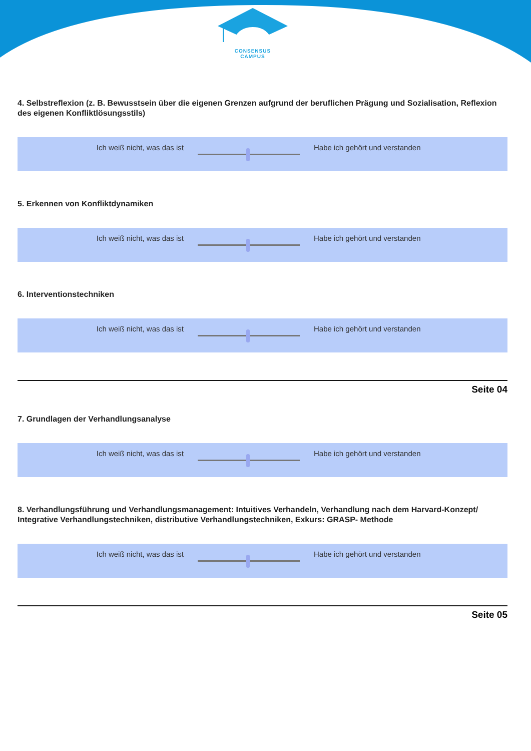CONSENSUS
CAMPUS
4. Selbstreflexion (z. B. Bewusstsein über die eigenen Grenzen aufgrund der beruflichen Prägung und Sozialisation, Reflexion des eigenen Konfliktlösungsstils)
Ich weiß nicht, was das ist Habe ich gehört und verstanden
5. Erkennen von Konfliktdynamiken
Ich weiß nicht, was das ist Habe ich gehört und verstanden
6. Interventionstechniken
Ich weiß nicht, was das ist Habe ich gehört und verstanden
Seite 04
7. Grundlagen der Verhandlungsanalyse
Ich weiß nicht, was das ist Habe ich gehört und verstanden
8. Verhandlungsführung und Verhandlungsmanagement: Intuitives Verhandeln, Verhandlung nach dem Harvard-Konzept/ Integrative Verhandlungstechniken, distributive Verhandlungstechniken, Exkurs: GRASP- Methode
Ich weiß nicht, was das ist Habe ich gehört und verstanden
Seite 05